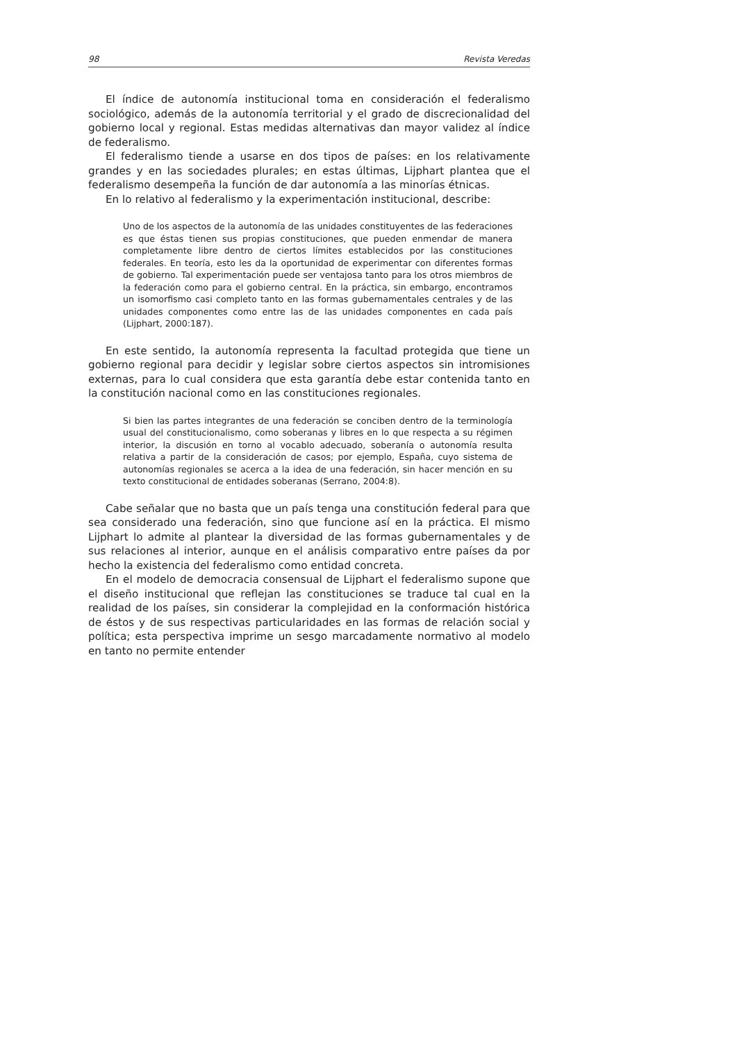98 Revista Veredas
El índice de autonomía institucional toma en consideración el federalismo sociológico, además de la autonomía territorial y el grado de discrecionalidad del gobierno local y regional. Estas medidas alternativas dan mayor validez al índice de federalismo.
El federalismo tiende a usarse en dos tipos de países: en los relativamente grandes y en las sociedades plurales; en estas últimas, Lijphart plantea que el federalismo desempeña la función de dar autonomía a las minorías étnicas.
En lo relativo al federalismo y la experimentación institucional, describe:
Uno de los aspectos de la autonomía de las unidades constituyentes de las federaciones es que éstas tienen sus propias constituciones, que pueden enmendar de manera completamente libre dentro de ciertos límites establecidos por las constituciones federales. En teoría, esto les da la oportunidad de experimentar con diferentes formas de gobierno. Tal experimentación puede ser ventajosa tanto para los otros miembros de la federación como para el gobierno central. En la práctica, sin embargo, encontramos un isomorfismo casi completo tanto en las formas gubernamentales centrales y de las unidades componentes como entre las de las unidades componentes en cada país (Lijphart, 2000:187).
En este sentido, la autonomía representa la facultad protegida que tiene un gobierno regional para decidir y legislar sobre ciertos aspectos sin intromisiones externas, para lo cual considera que esta garantía debe estar contenida tanto en la constitución nacional como en las constituciones regionales.
Si bien las partes integrantes de una federación se conciben dentro de la terminología usual del constitucionalismo, como soberanas y libres en lo que respecta a su régimen interior, la discusión en torno al vocablo adecuado, soberanía o autonomía resulta relativa a partir de la consideración de casos; por ejemplo, España, cuyo sistema de autonomías regionales se acerca a la idea de una federación, sin hacer mención en su texto constitucional de entidades soberanas (Serrano, 2004:8).
Cabe señalar que no basta que un país tenga una constitución federal para que sea considerado una federación, sino que funcione así en la práctica. El mismo Lijphart lo admite al plantear la diversidad de las formas gubernamentales y de sus relaciones al interior, aunque en el análisis comparativo entre países da por hecho la existencia del federalismo como entidad concreta.
En el modelo de democracia consensual de Lijphart el federalismo supone que el diseño institucional que reflejan las constituciones se traduce tal cual en la realidad de los países, sin considerar la complejidad en la conformación histórica de éstos y de sus respectivas particularidades en las formas de relación social y política; esta perspectiva imprime un sesgo marcadamente normativo al modelo en tanto no permite entender